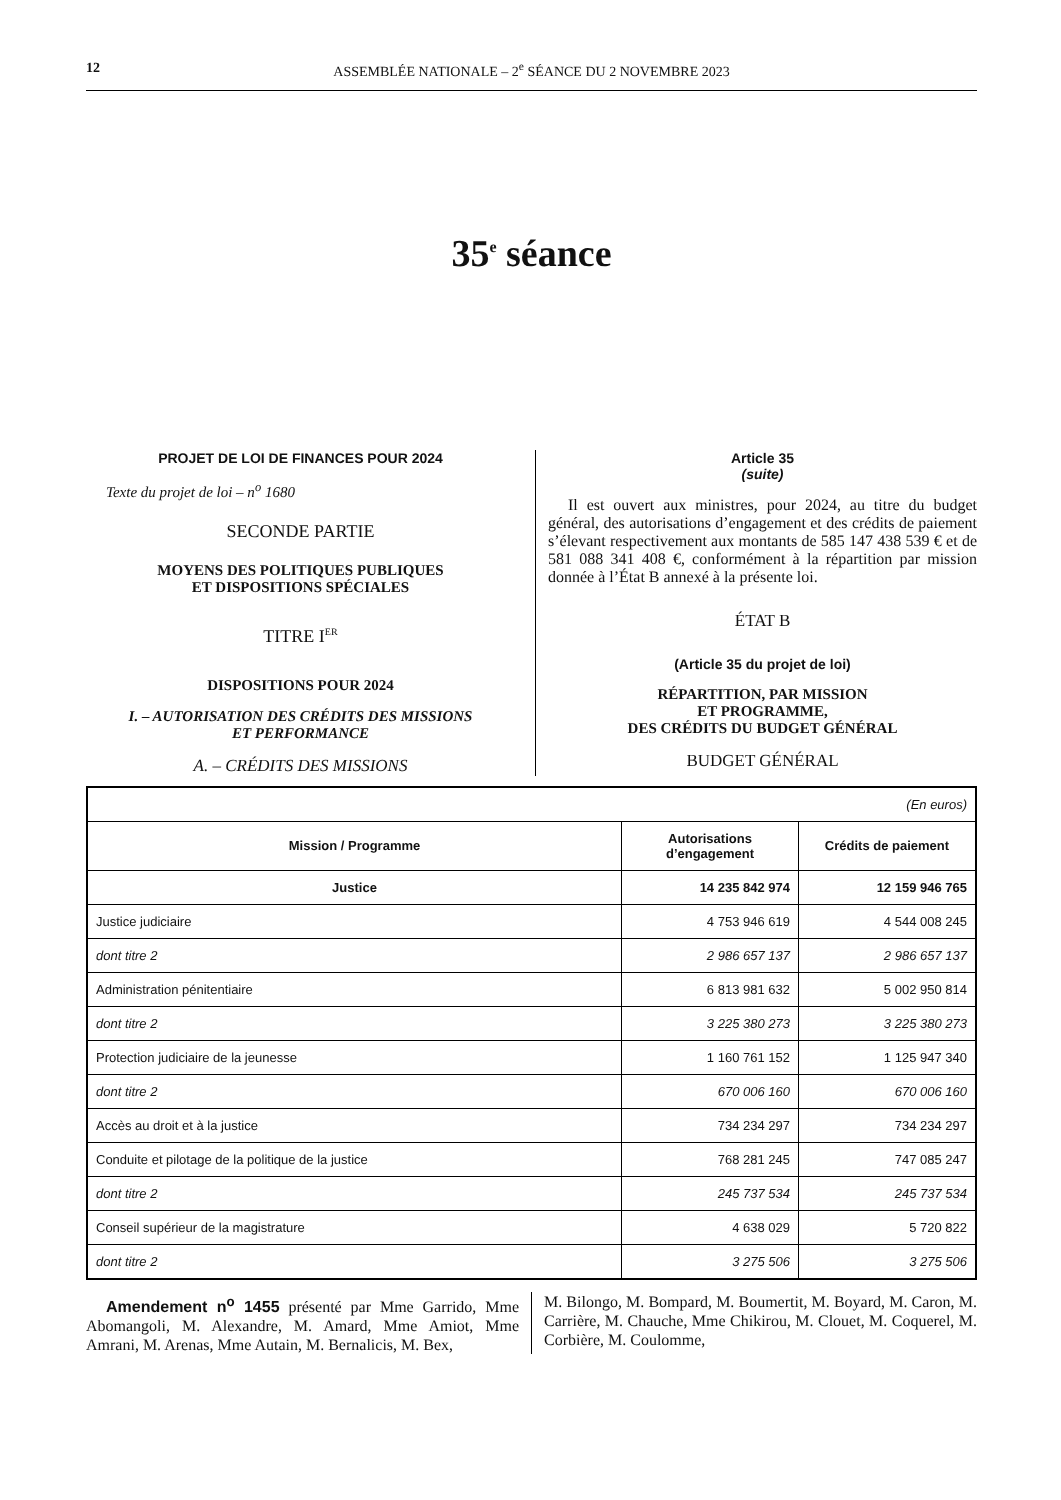12 ASSEMBLÉE NATIONALE – 2<sup>e</sup> SÉANCE DU 2 NOVEMBRE 2023
35<sup>e</sup> séance
PROJET DE LOI DE FINANCES POUR 2024
Texte du projet de loi – n<sup>o</sup> 1680
SECONDE PARTIE
MOYENS DES POLITIQUES PUBLIQUES
ET DISPOSITIONS SPÉCIALES
TITRE I<sup>ER</sup>
DISPOSITIONS POUR 2024
I. – AUTORISATION DES CRÉDITS DES MISSIONS
ET PERFORMANCE
A. – CRÉDITS DES MISSIONS
Article 35
(suite)
Il est ouvert aux ministres, pour 2024, au titre du budget général, des autorisations d’engagement et des crédits de paiement s’élevant respectivement aux montants de 585 147 438 539 € et de 581 088 341 408 €, conformément à la répartition par mission donnée à l’État B annexé à la présente loi.
ÉTAT B
(Article 35 du projet de loi)
RÉPARTITION, PAR MISSION
ET PROGRAMME,
DES CRÉDITS DU BUDGET GÉNÉRAL
BUDGET GÉNÉRAL
| (En euros) | | |
| Mission / Programme | Autorisations d’engagement | Crédits de paiement |
| Justice | 14 235 842 974 | 12 159 946 765 |
| Justice judiciaire | 4 753 946 619 | 4 544 008 245 |
| dont titre 2 | 2 986 657 137 | 2 986 657 137 |
| Administration pénitentiaire | 6 813 981 632 | 5 002 950 814 |
| dont titre 2 | 3 225 380 273 | 3 225 380 273 |
| Protection judiciaire de la jeunesse | 1 160 761 152 | 1 125 947 340 |
| dont titre 2 | 670 006 160 | 670 006 160 |
| Accès au droit et à la justice | 734 234 297 | 734 234 297 |
| Conduite et pilotage de la politique de la justice | 768 281 245 | 747 085 247 |
| dont titre 2 | 245 737 534 | 245 737 534 |
| Conseil supérieur de la magistrature | 4 638 029 | 5 720 822 |
| dont titre 2 | 3 275 506 | 3 275 506 |
Amendement n<sup>o</sup> 1455 présenté par Mme Garrido, Mme Abomangoli, M. Alexandre, M. Amard, Mme Amiot, Mme Amrani, M. Arenas, Mme Autain, M. Bernalicis, M. Bex,
M. Bilongo, M. Bompard, M. Boumertit, M. Boyard, M. Caron, M. Carrière, M. Chauche, Mme Chikirou, M. Clouet, M. Coquerel, M. Corbière, M. Coulomme,